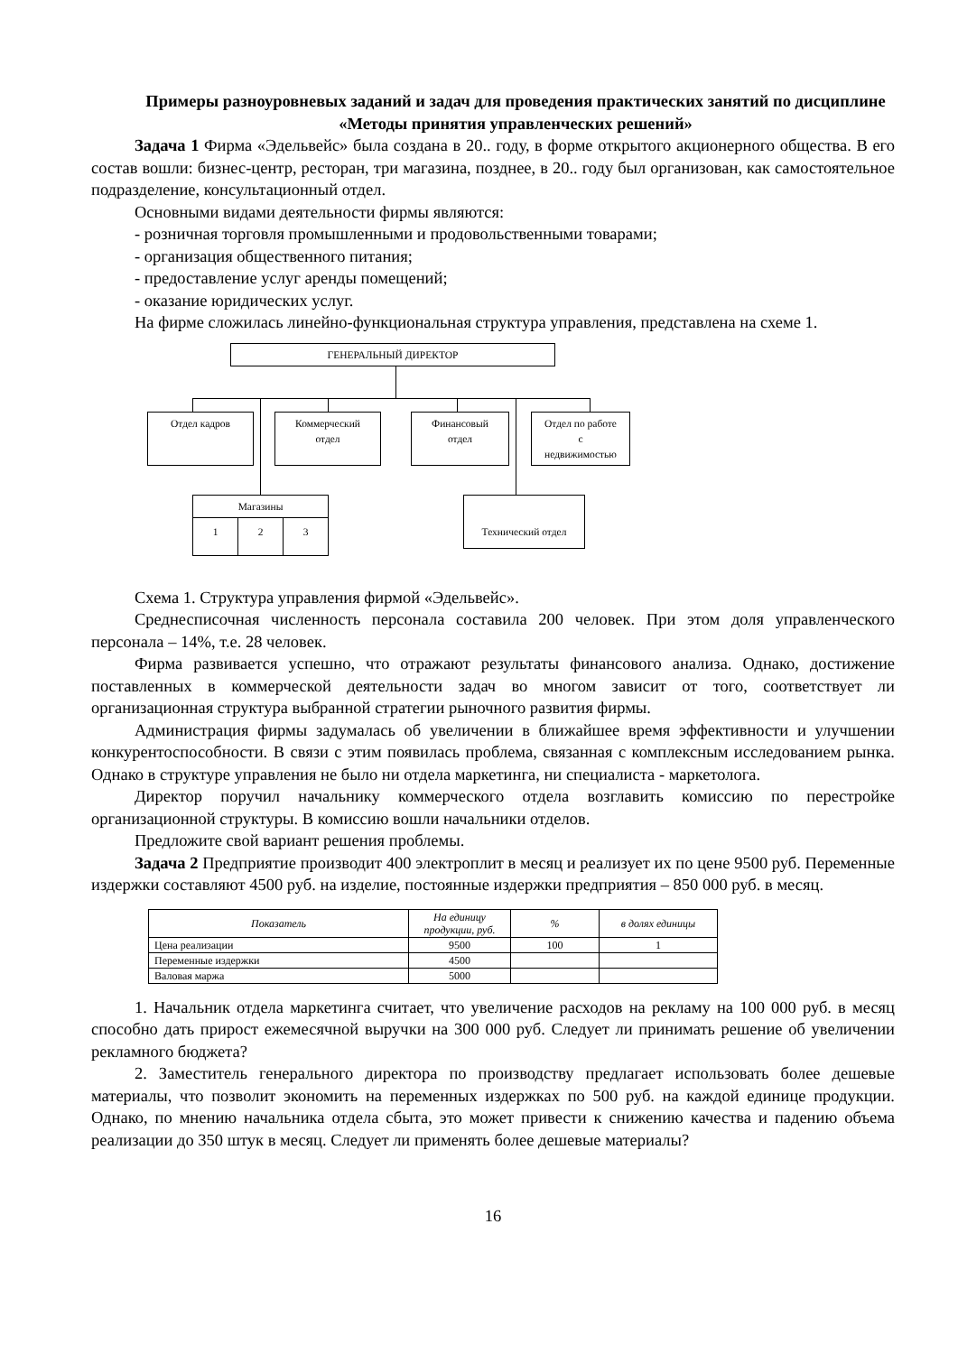Примеры разноуровневых заданий и задач для проведения практических занятий по дисциплине «Методы принятия управленческих решений»
Задача 1 Фирма «Эдельвейс» была создана в 20.. году, в форме открытого акционерного общества. В его состав вошли: бизнес-центр, ресторан, три магазина, позднее, в 20.. году был организован, как самостоятельное подразделение, консультационный отдел.
Основными видами деятельности фирмы являются:
- розничная торговля промышленными и продовольственными товарами;
- организация общественного питания;
- предоставление услуг аренды помещений;
- оказание юридических услуг.
На фирме сложилась линейно-функциональная структура управления, представлена на схеме 1.
ГЕНЕРАЛЬНЫЙ ДИРЕКТОР
Отдел кадров
Коммерческий
отдел
Финансовый
отдел
Отдел по работе
с
недвижимостью
Магазины
1 2 3
Технический отдел
Схема 1. Структура управления фирмой «Эдельвейс».
Среднесписочная численность персонала составила 200 человек. При этом доля управленческого персонала – 14%, т.е. 28 человек.
Фирма развивается успешно, что отражают результаты финансового анализа. Однако, достижение поставленных в коммерческой деятельности задач во многом зависит от того, соответствует ли организационная структура выбранной стратегии рыночного развития фирмы.
Администрация фирмы задумалась об увеличении в ближайшее время эффективности и улучшении конкурентоспособности. В связи с этим появилась проблема, связанная с комплексным исследованием рынка. Однако в структуре управления не было ни отдела маркетинга, ни специалиста - маркетолога.
Директор поручил начальнику коммерческого отдела возглавить комиссию по перестройке организационной структуры. В комиссию вошли начальники отделов.
Предложите свой вариант решения проблемы.
Задача 2 Предприятие производит 400 электроплит в месяц и реализует их по цене 9500 руб. Переменные издержки составляют 4500 руб. на изделие, постоянные издержки предприятия – 850 000 руб. в месяц.
| Показатель | На единицу продукции, руб. | % | в долях единицы |
| --- | --- | --- | --- |
| Цена реализации | 9500 | 100 | 1 |
| Переменные издержки | 4500 | | |
| Валовая маржа | 5000 | | |
1. Начальник отдела маркетинга считает, что увеличение расходов на рекламу на 100 000 руб. в месяц способно дать прирост ежемесячной выручки на 300 000 руб. Следует ли принимать решение об увеличении рекламного бюджета?
2. Заместитель генерального директора по производству предлагает использовать более дешевые материалы, что позволит экономить на переменных издержках по 500 руб. на каждой единице продукции. Однако, по мнению начальника отдела сбыта, это может привести к снижению качества и падению объема реализации до 350 штук в месяц. Следует ли применять более дешевые материалы?
16